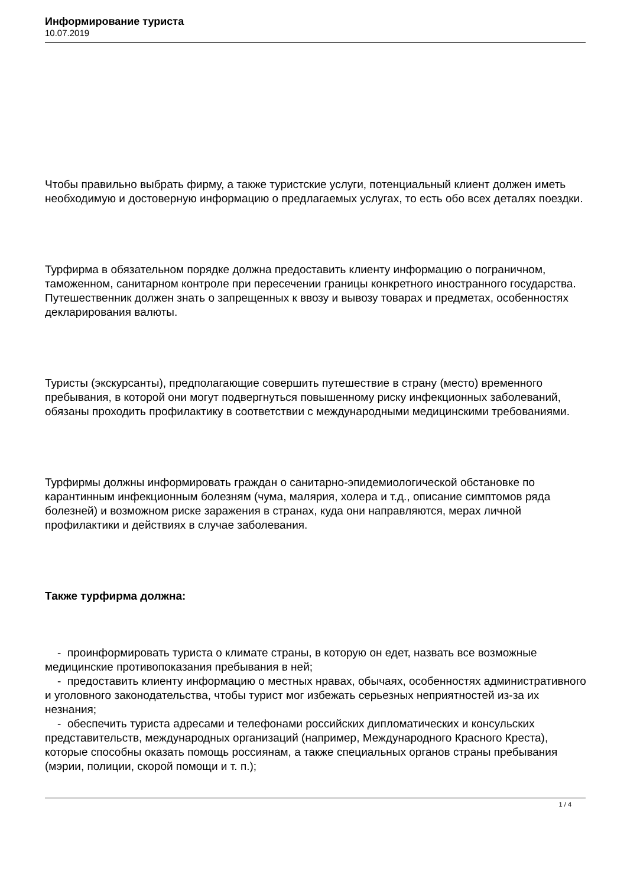Информирование туриста
10.07.2019
Чтобы правильно выбрать фирму, а также туристские услуги, потенциальный клиент должен иметь необходимую и достоверную информацию о предлагаемых услугах, то есть обо всех деталях поездки.
Турфирма в обязательном порядке должна предоставить клиенту информацию о пограничном, таможенном, санитарном контроле при пересечении границы конкретного иностранного государства. Путешественник должен знать о запрещенных к ввозу и вывозу товарах и предметах, особенностях декларирования валюты.
Туристы (экскурсанты), предполагающие совершить путешествие в страну (место) временного пребывания, в которой они могут подвергнуться повышенному риску инфекционных заболеваний, обязаны проходить профилактику в соответствии с международными медицинскими требованиями.
Турфирмы должны информировать граждан о санитарно-эпидемиологической обстановке по карантинным инфекционным болезням (чума, малярия, холера и т.д., описание симптомов ряда болезней) и возможном риске заражения в странах, куда они направляются, мерах личной профилактики и действиях в случае заболевания.
Также турфирма должна:
- проинформировать туриста о климате страны, в которую он едет, назвать все возможные медицинские противопоказания пребывания в ней;
- предоставить клиенту информацию о местных нравах, обычаях, особенностях административного и уголовного законодательства, чтобы турист мог избежать серьезных неприятностей из-за их незнания;
- обеспечить туриста адресами и телефонами российских дипломатических и консульских представительств, международных организаций (например, Международного Красного Креста), которые способны оказать помощь россиянам, а также специальных органов страны пребывания (мэрии, полиции, скорой помощи и т. п.);
1 / 4